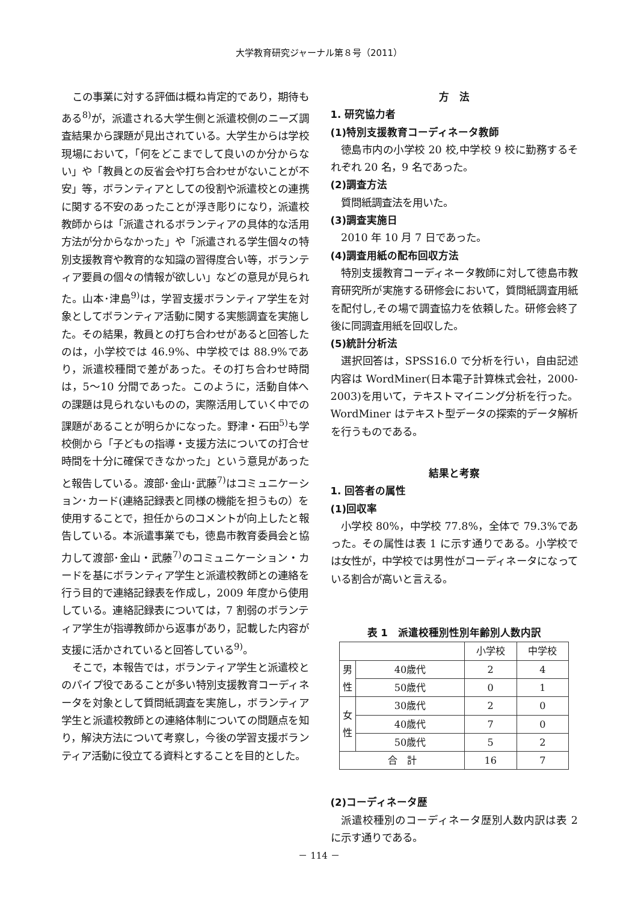大学教育研究ジャーナル第８号（2011）
この事業に対する評価は概ね肯定的であり，期待もある<sup>8)</sup>が，派遣される大学生側と派遣校側のニーズ調査結果から課題が見出されている。大学生からは学校現場において，「何をどこまでして良いのか分からない」や「教員との反省会や打ち合わせがないことが不安」等，ボランティアとしての役割や派遣校との連携に関する不安のあったことが浮き彫りになり，派遣校教師からは「派遣されるボランティアの具体的な活用方法が分からなかった」や「派遣される学生個々の特別支援教育や教育的な知識の習得度合い等，ボランティア要員の個々の情報が欲しい」などの意見が見られた。山本･津島<sup>9)</sup>は，学習支援ボランティア学生を対象としてボランティア活動に関する実態調査を実施した。その結果，教員との打ち合わせがあると回答したのは，小学校では 46.9%、中学校では 88.9%であり，派遣校種間で差があった。その打ち合わせ時間は，5～10 分間であった。このように，活動自体への課題は見られないものの，実際活用していく中での課題があることが明らかになった。野津・石田<sup>5)</sup>も学校側から「子どもの指導・支援方法についての打合せ時間を十分に確保できなかった」という意見があったと報告している。渡部･金山･武藤<sup>7)</sup>はコミュニケーション･カード(連絡記録表と同様の機能を担うもの）を使用することで，担任からのコメントが向上したと報告している。本派遣事業でも，徳島市教育委員会と協力して渡部･金山・武藤<sup>7)</sup>のコミュニケーション・カードを基にボランティア学生と派遣校教師との連絡を行う目的で連絡記録表を作成し，2009 年度から使用している。連絡記録表については，7 割弱のボランティア学生が指導教師から返事があり，記載した内容が支援に活かされていると回答している<sup>9)</sup>。
そこで，本報告では，ボランティア学生と派遣校とのパイプ役であることが多い特別支援教育コーディネータを対象として質問紙調査を実施し，ボランティア学生と派遣校教師との連絡体制についての問題点を知り，解決方法について考察し，今後の学習支援ボランティア活動に役立てる資料とすることを目的とした。
方　法
1. 研究協力者
(1)特別支援教育コーディネータ教師
徳島市内の小学校 20 校,中学校 9 校に勤務するそれぞれ 20 名，9 名であった。
(2)調査方法
質問紙調査法を用いた。
(3)調査実施日
2010 年 10 月 7 日であった。
(4)調査用紙の配布回収方法
特別支援教育コーディネータ教師に対して徳島市教育研究所が実施する研修会において，質問紙調査用紙を配付し,その場で調査協力を依頼した。研修会終了後に同調査用紙を回収した。
(5)統計分析法
選択回答は，SPSS16.0 で分析を行い，自由記述内容は WordMiner(日本電子計算株式会社，2000-2003)を用いて，テキストマイニング分析を行った。WordMiner はテキスト型データの探索的データ解析を行うものである。
結果と考察
1. 回答者の属性
(1)回収率
小学校 80%，中学校 77.8%，全体で 79.3%であった。その属性は表 1 に示す通りである。小学校では女性が，中学校では男性がコーディネータになっている割合が高いと言える。
表 1　派遣校種別性別年齢別人数内訳
| | | 小学校 | 中学校 |
| 男 性 | 40歳代 | 2 | 4 |
| | 50歳代 | 0 | 1 |
| 女 性 | 30歳代 | 2 | 0 |
| | 40歳代 | 7 | 0 |
| | 50歳代 | 5 | 2 |
| 合 計 | | 16 | 7 |
(2)コーディネータ歴
派遣校種別のコーディネータ歴別人数内訳は表 2 に示す通りである。
－ 114 －